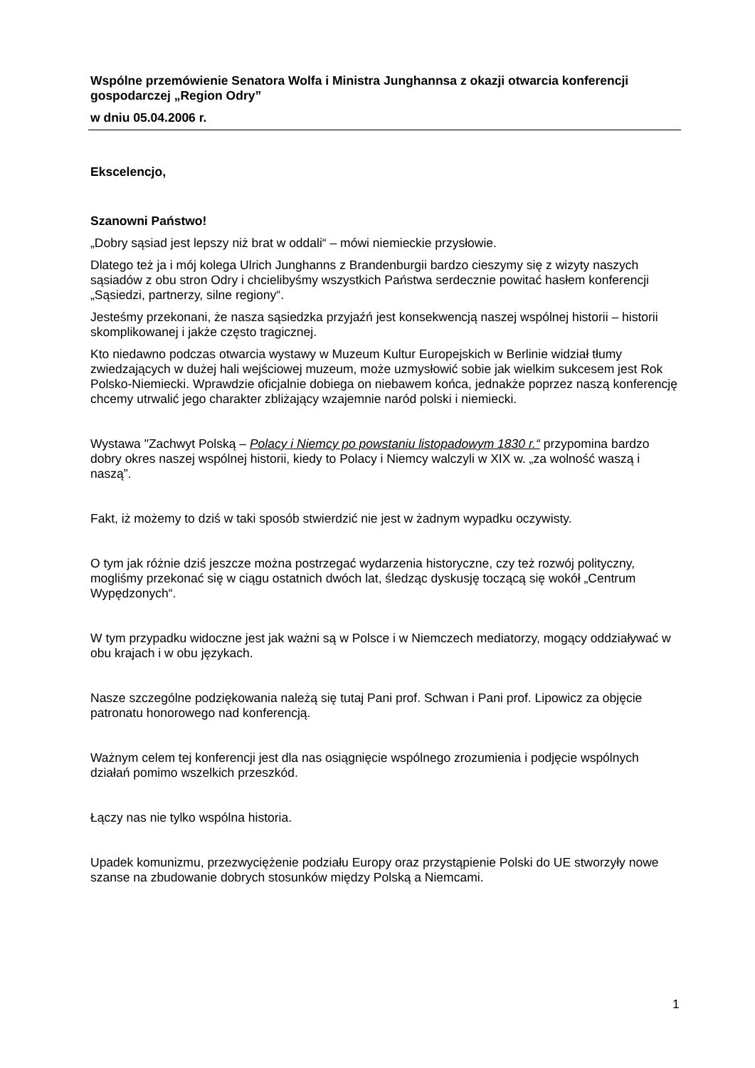Wspólne przemówienie Senatora Wolfa i Ministra Junghannsa z okazji otwarcia konferencji gospodarczej „Region Odry”
w dniu 05.04.2006 r.
Ekscelencjo,
Szanowni Państwo!
„Dobry sąsiad jest lepszy niż brat w oddali“ – mówi niemieckie przysłowie.
Dlatego też ja i mój kolega Ulrich Junghanns z Brandenburgii bardzo cieszymy się z wizyty naszych sąsiadów z obu stron Odry i chcielibyśmy wszystkich Państwa serdecznie powitać hasłem konferencji „Sąsiedzi, partnerzy, silne regiony“.
Jesteśmy przekonani, że nasza sąsiedzka przyjaźń jest konsekwencją naszej wspólnej historii – historii skomplikowanej i jakże często tragicznej.
Kto niedawno podczas otwarcia wystawy w Muzeum Kultur Europejskich w Berlinie widział tłumy zwiedzających w dużej hali wejściowej muzeum, może uzmysłowić sobie jak wielkim sukcesem jest Rok Polsko-Niemiecki. Wprawdzie oficjalnie dobiega on niebawem końca, jednakże poprzez naszą konferencję chcemy utrwalić jego charakter zbliżający wzajemnie naród polski i niemiecki.
Wystawa "Zachwyt Polską – Polacy i Niemcy po powstaniu listopadowym 1830 r.“ przypomina bardzo dobry okres naszej wspólnej historii, kiedy to Polacy i Niemcy walczyli w XIX w. „za wolność waszą i naszą”.
Fakt, iż możemy to dziś w taki sposób stwierdzić nie jest w żadnym wypadku oczywisty.
O tym jak różnie dziś jeszcze można postrzegać wydarzenia historyczne, czy też rozwój polityczny, mogliśmy przekonać się w ciągu ostatnich dwóch lat, śledząc dyskusję toczącą się wokół „Centrum Wypędzonych“.
W tym przypadku widoczne jest jak ważni są w Polsce i w Niemczech mediatorzy, mogący oddziaływać w obu krajach i w obu językach.
Nasze szczególne podziękowania należą się tutaj Pani prof. Schwan i Pani prof. Lipowicz za objęcie patronatu honorowego nad konferencją.
Ważnym celem tej konferencji jest dla nas osiągnięcie wspólnego zrozumienia i podjęcie wspólnych działań pomimo wszelkich przeszkód.
Łączy nas nie tylko wspólna historia.
Upadek komunizmu, przezwyciężenie podziału Europy oraz przystąpienie Polski do UE stworzyły nowe szanse na zbudowanie dobrych stosunków między Polską a Niemcami.
1